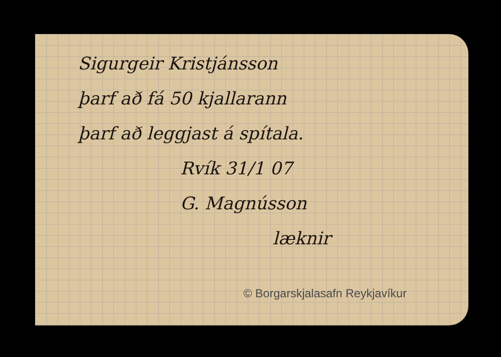Sigurgeir Kristjánsson
þarf að fá 50 kjallarann
þarf að leggjast á spítala.
Rvík 31/1 07
G. Magnússon
læknir
© Borgarskjalasafn Reykjavíkur